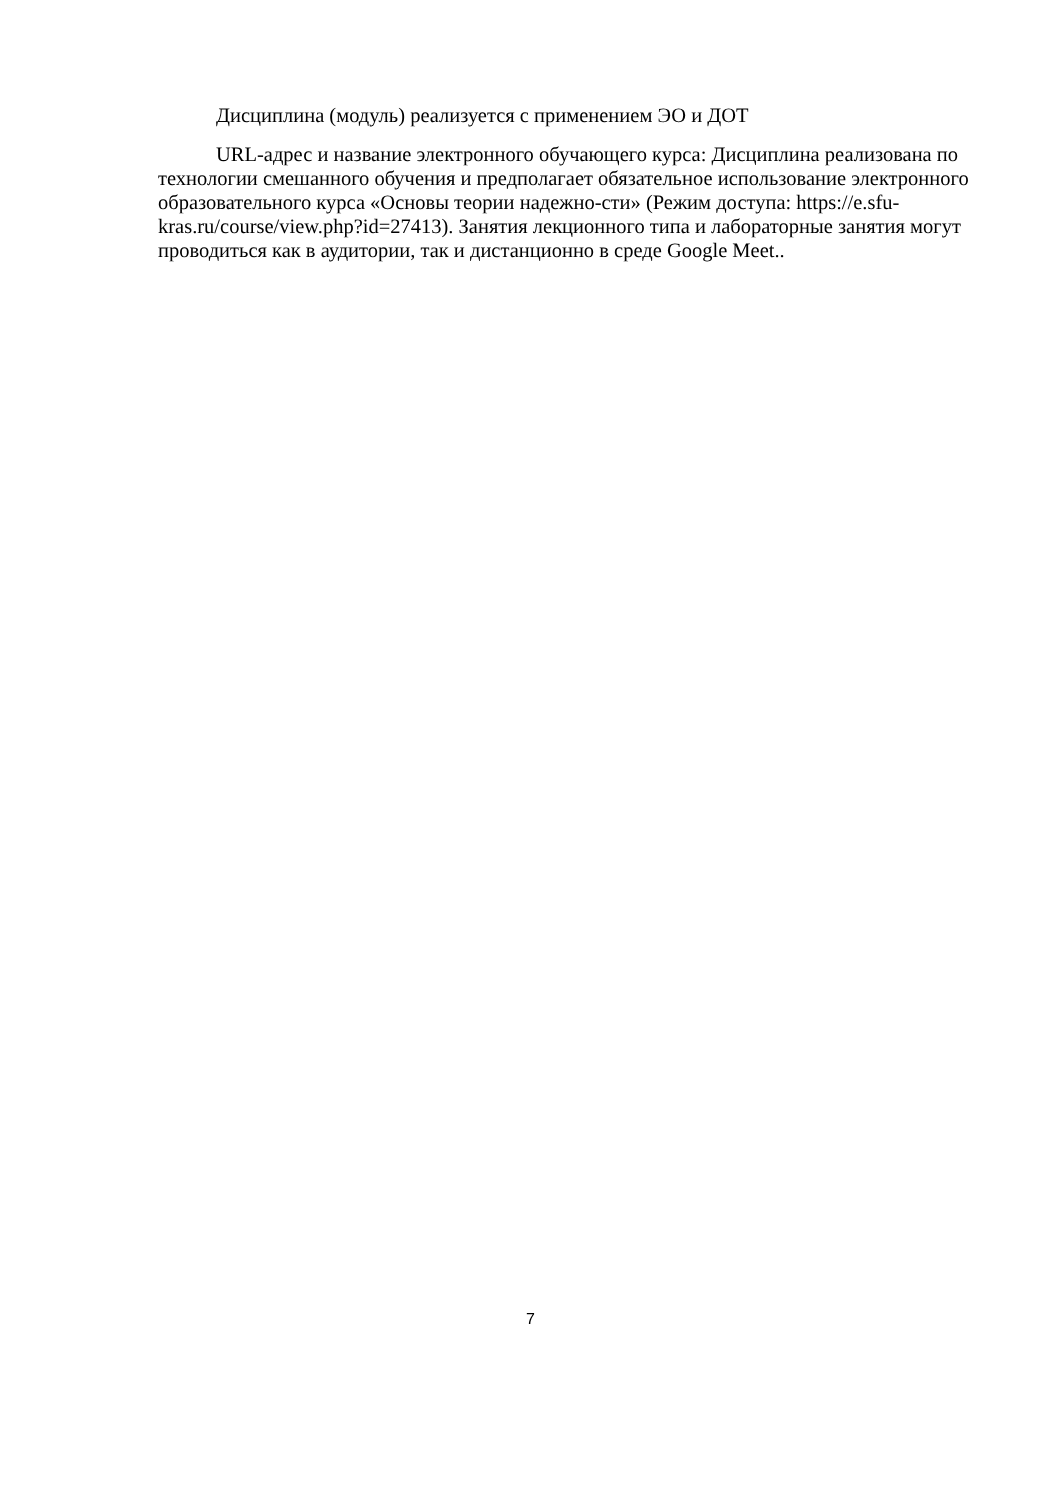Дисциплина (модуль) реализуется с применением ЭО и ДОТ
URL-адрес и название электронного обучающего курса: Дисциплина реализована по технологии смешанного обучения и предполагает обязательное использование электронного образовательного курса «Основы теории надежно-сти» (Режим доступа: https://e.sfu-kras.ru/course/view.php?id=27413). Занятия лекционного типа и лабораторные занятия могут проводиться как в аудитории, так и дистанционно в среде Google Meet..
7